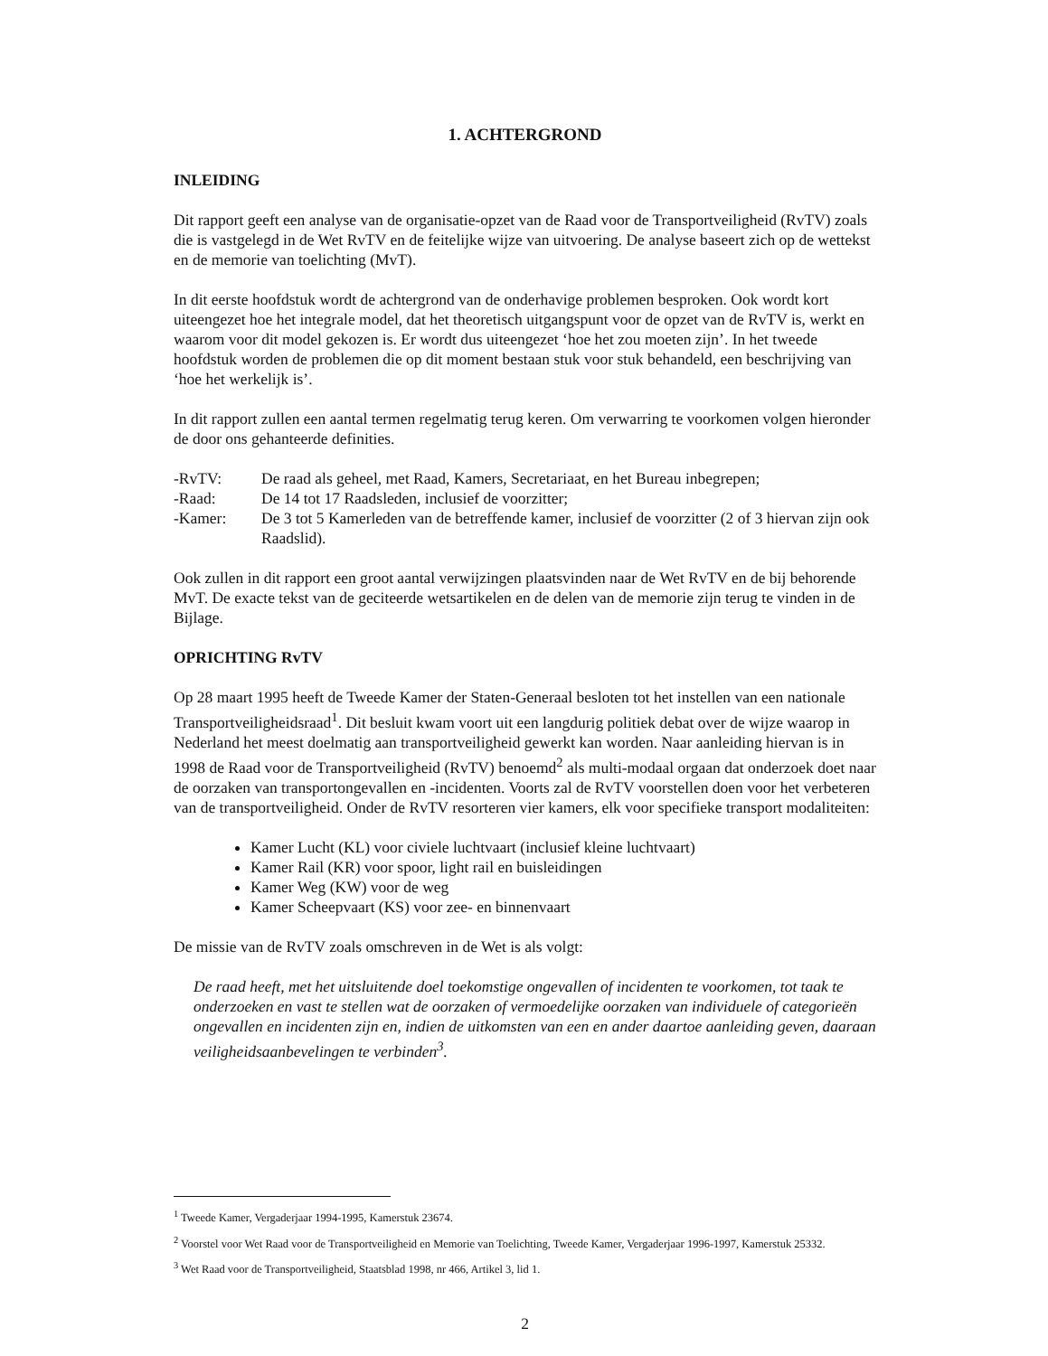1. ACHTERGROND
INLEIDING
Dit rapport geeft een analyse van de organisatie-opzet van de Raad voor de Transportveiligheid (RvTV) zoals die is vastgelegd in de Wet RvTV en de feitelijke wijze van uitvoering. De analyse baseert zich op de wettekst en de memorie van toelichting (MvT).
In dit eerste hoofdstuk wordt de achtergrond van de onderhavige problemen besproken. Ook wordt kort uiteengezet hoe het integrale model, dat het theoretisch uitgangspunt voor de opzet van de RvTV is, werkt en waarom voor dit model gekozen is. Er wordt dus uiteengezet ‘hoe het zou moeten zijn’. In het tweede hoofdstuk worden de problemen die op dit moment bestaan stuk voor stuk behandeld, een beschrijving van ‘hoe het werkelijk is’.
In dit rapport zullen een aantal termen regelmatig terug keren. Om verwarring te voorkomen volgen hieronder de door ons gehanteerde definities.
-RvTV: De raad als geheel, met Raad, Kamers, Secretariaat, en het Bureau inbegrepen;
-Raad: De 14 tot 17 Raadsleden, inclusief de voorzitter;
-Kamer: De 3 tot 5 Kamerleden van de betreffende kamer, inclusief de voorzitter (2 of 3 hiervan zijn ook Raadslid).
Ook zullen in dit rapport een groot aantal verwijzingen plaatsvinden naar de Wet RvTV en de bij behorende MvT. De exacte tekst van de geciteerde wetsartikelen en de delen van de memorie zijn terug te vinden in de Bijlage.
OPRICHTING RvTV
Op 28 maart 1995 heeft de Tweede Kamer der Staten-Generaal besloten tot het instellen van een nationale Transportveiligheidsraad<sup>1</sup>. Dit besluit kwam voort uit een langdurig politiek debat over de wijze waarop in Nederland het meest doelmatig aan transportveiligheid gewerkt kan worden. Naar aanleiding hiervan is in 1998 de Raad voor de Transportveiligheid (RvTV) benoemd<sup>2</sup> als multi-modaal orgaan dat onderzoek doet naar de oorzaken van transportongevallen en -incidenten. Voorts zal de RvTV voorstellen doen voor het verbeteren van de transportveiligheid. Onder de RvTV resorteren vier kamers, elk voor specifieke transport modaliteiten:
Kamer Lucht (KL) voor civiele luchtvaart (inclusief kleine luchtvaart)
Kamer Rail (KR) voor spoor, light rail en buisleidingen
Kamer Weg (KW) voor de weg
Kamer Scheepvaart (KS) voor zee- en binnenvaart
De missie van de RvTV zoals omschreven in de Wet is als volgt:
De raad heeft, met het uitsluitende doel toekomstige ongevallen of incidenten te voorkomen, tot taak te onderzoeken en vast te stellen wat de oorzaken of vermoedelijke oorzaken van individuele of categorieën ongevallen en incidenten zijn en, indien de uitkomsten van een en ander daartoe aanleiding geven, daaraan veiligheidsaanbevelingen te verbinden<sup>3</sup>.
<sup>1</sup> Tweede Kamer, Vergaderjaar 1994-1995, Kamerstuk 23674.
<sup>2</sup> Voorstel voor Wet Raad voor de Transportveiligheid en Memorie van Toelichting, Tweede Kamer, Vergaderjaar 1996-1997, Kamerstuk 25332.
<sup>3</sup> Wet Raad voor de Transportveiligheid, Staatsblad 1998, nr 466, Artikel 3, lid 1.
2